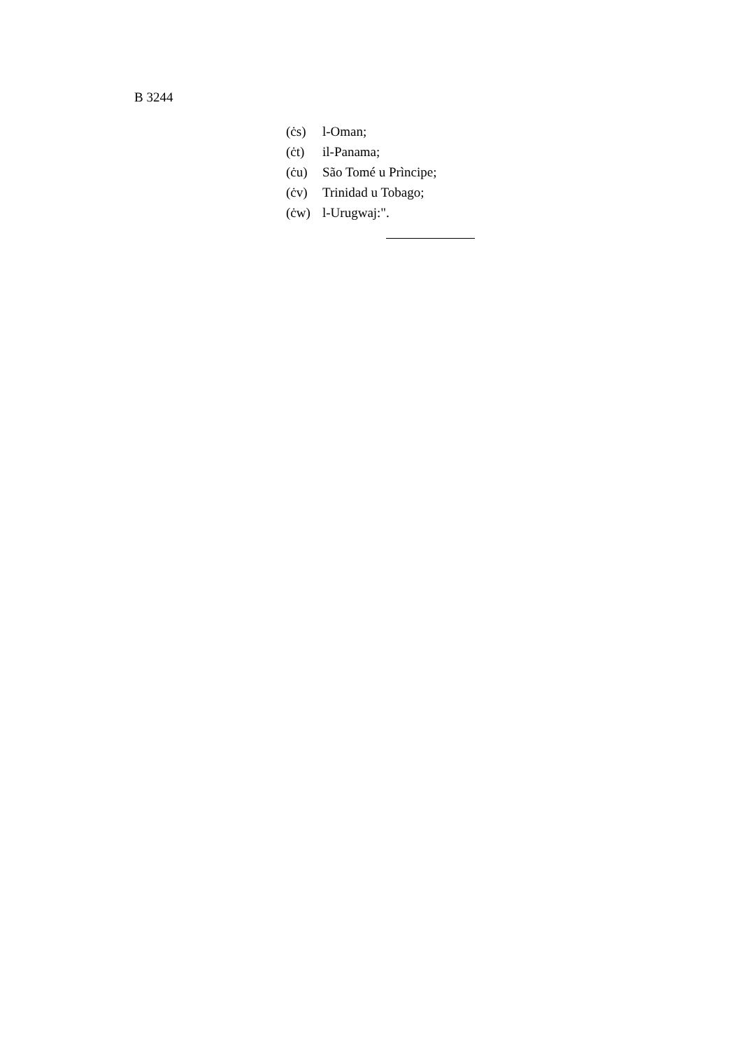B 3244
(ċs) l-Oman;
(ċt) il-Panama;
(ċu) São Tomé u Prìncipe;
(ċv) Trinidad u Tobago;
(ċw) l-Urugwaj:".